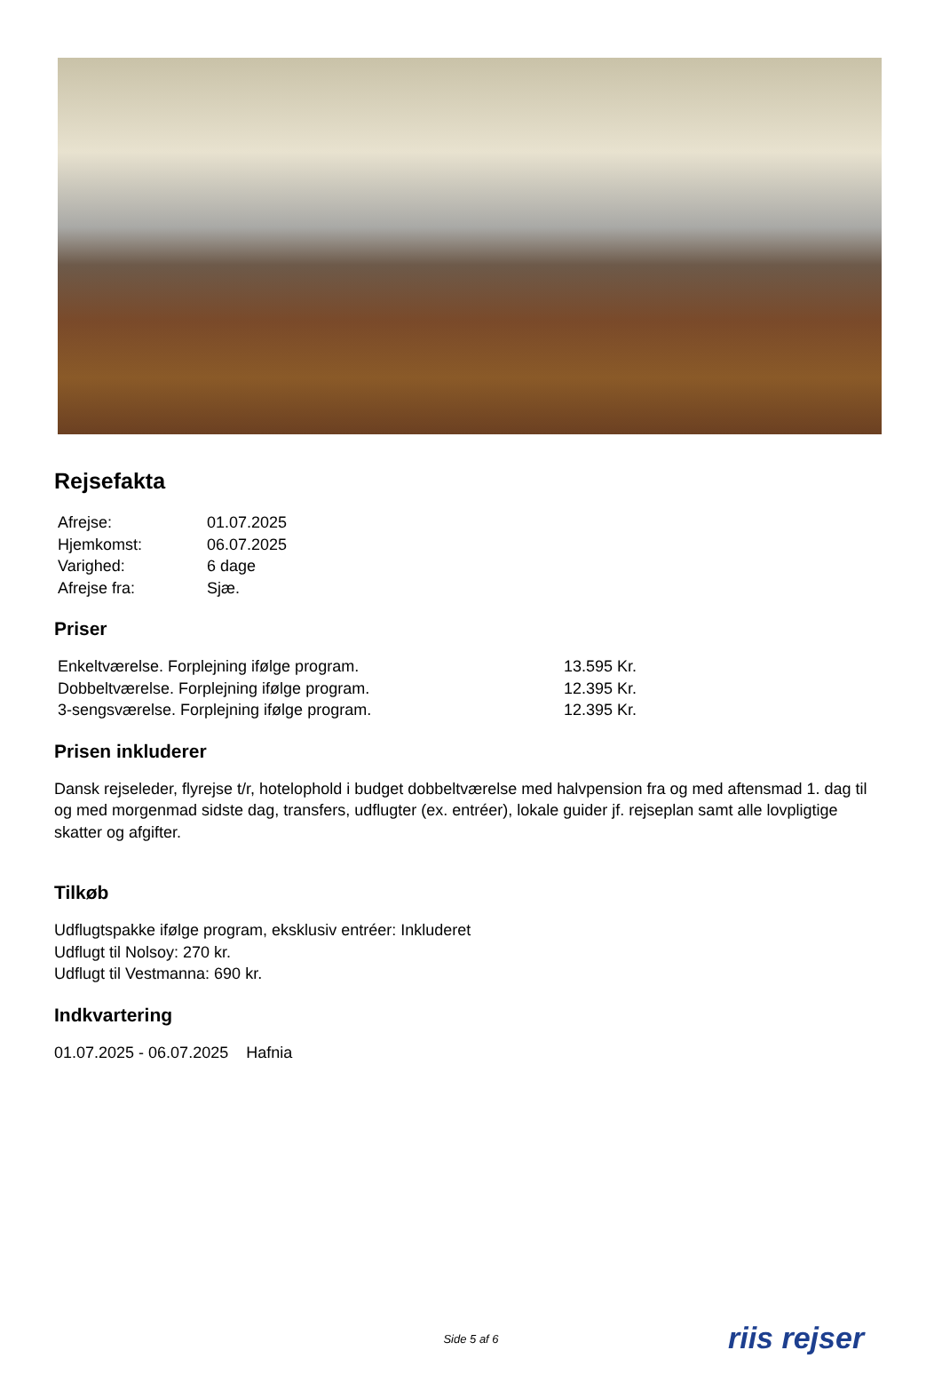Rejsefakta
| Afrejse: | 01.07.2025 |
| Hjemkomst: | 06.07.2025 |
| Varighed: | 6 dage |
| Afrejse fra: | Sjæ. |
Priser
| Enkeltværelse. Forplejning ifølge program. | 13.595 Kr. |
| Dobbeltværelse. Forplejning ifølge program. | 12.395 Kr. |
| 3-sengsværelse. Forplejning ifølge program. | 12.395 Kr. |
Prisen inkluderer
Dansk rejseleder, flyrejse t/r, hotelophold i budget dobbeltværelse med halvpension fra og med aftensmad 1. dag til og med morgenmad sidste dag, transfers, udflugter (ex. entréer), lokale guider jf. rejseplan samt alle lovpligtige skatter og afgifter.
Tilkøb
Udflugtspakke ifølge program, eksklusiv entréer: Inkluderet
Udflugt til Nolsoy: 270 kr.
Udflugt til Vestmanna: 690 kr.
Indkvartering
01.07.2025 - 06.07.2025 Hafnia
Side 5 af 6 riis rejser